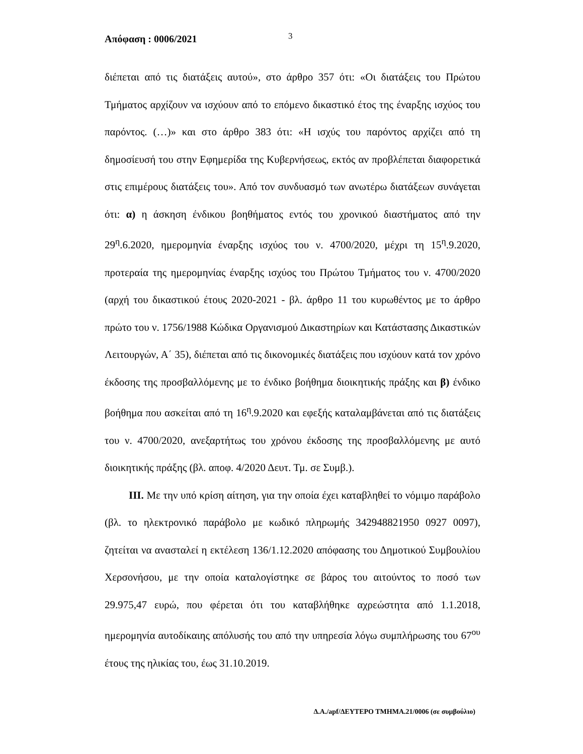Απόφαση : 0006/2021 3
διέπεται από τις διατάξεις αυτού», στο άρθρο 357 ότι: «Οι διατάξεις του Πρώτου Τμήματος αρχίζουν να ισχύουν από το επόμενο δικαστικό έτος της έναρξης ισχύος του παρόντος. (…)» και στο άρθρο 383 ότι: «Η ισχύς του παρόντος αρχίζει από τη δημοσίευσή του στην Εφημερίδα της Κυβερνήσεως, εκτός αν προβλέπεται διαφορετικά στις επιμέρους διατάξεις του». Από τον συνδυασμό των ανωτέρω διατάξεων συνάγεται ότι: α) η άσκηση ένδικου βοηθήματος εντός του χρονικού διαστήματος από την 29<sup>η</sup>.6.2020, ημερομηνία έναρξης ισχύος του ν. 4700/2020, μέχρι τη 15<sup>η</sup>.9.2020, προτεραία της ημερομηνίας έναρξης ισχύος του Πρώτου Τμήματος του ν. 4700/2020 (αρχή του δικαστικού έτους 2020-2021 - βλ. άρθρο 11 του κυρωθέντος με το άρθρο πρώτο του ν. 1756/1988 Κώδικα Οργανισμού Δικαστηρίων και Κατάστασης Δικαστικών Λειτουργών, Α΄ 35), διέπεται από τις δικονομικές διατάξεις που ισχύουν κατά τον χρόνο έκδοσης της προσβαλλόμενης με το ένδικο βοήθημα διοικητικής πράξης και β) ένδικο βοήθημα που ασκείται από τη 16<sup>η</sup>.9.2020 και εφεξής καταλαμβάνεται από τις διατάξεις του ν. 4700/2020, ανεξαρτήτως του χρόνου έκδοσης της προσβαλλόμενης με αυτό διοικητικής πράξης (βλ. αποφ. 4/2020 Δευτ. Τμ. σε Συμβ.).
ΙΙΙ. Με την υπό κρίση αίτηση, για την οποία έχει καταβληθεί το νόμιμο παράβολο (βλ. το ηλεκτρονικό παράβολο με κωδικό πληρωμής 342948821950 0927 0097), ζητείται να ανασταλεί η εκτέλεση 136/1.12.2020 απόφασης του Δημοτικού Συμβουλίου Χερσονήσου, με την οποία καταλογίστηκε σε βάρος του αιτούντος το ποσό των 29.975,47 ευρώ, που φέρεται ότι του καταβλήθηκε αχρεώστητα από 1.1.2018, ημερομηνία αυτοδίκαιης απόλυσής του από την υπηρεσία λόγω συμπλήρωσης του 67<sup>ου</sup> έτους της ηλικίας του, έως 31.10.2019.
Δ.Α./apf/ΔΕΥΤΕΡΟ ΤΜΗΜΑ.21/0006 (σε συμβούλιο)